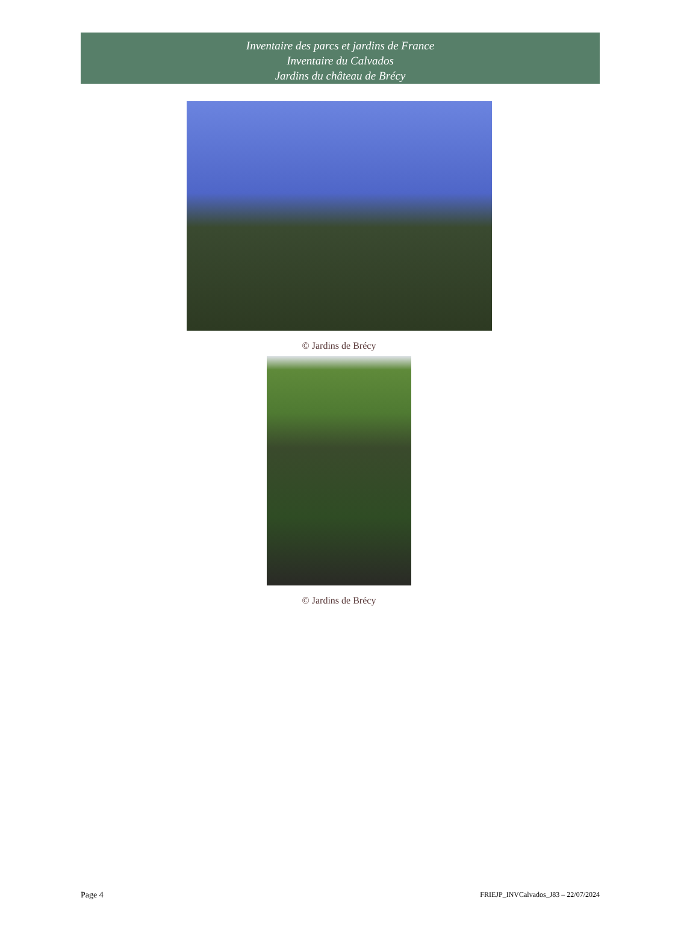Inventaire des parcs et jardins de France
Inventaire du Calvados
Jardins du château de Brécy
© Jardins de Brécy
© Jardins de Brécy
Page 4 FRIEJP_INVCalvados_J83 – 22/07/2024